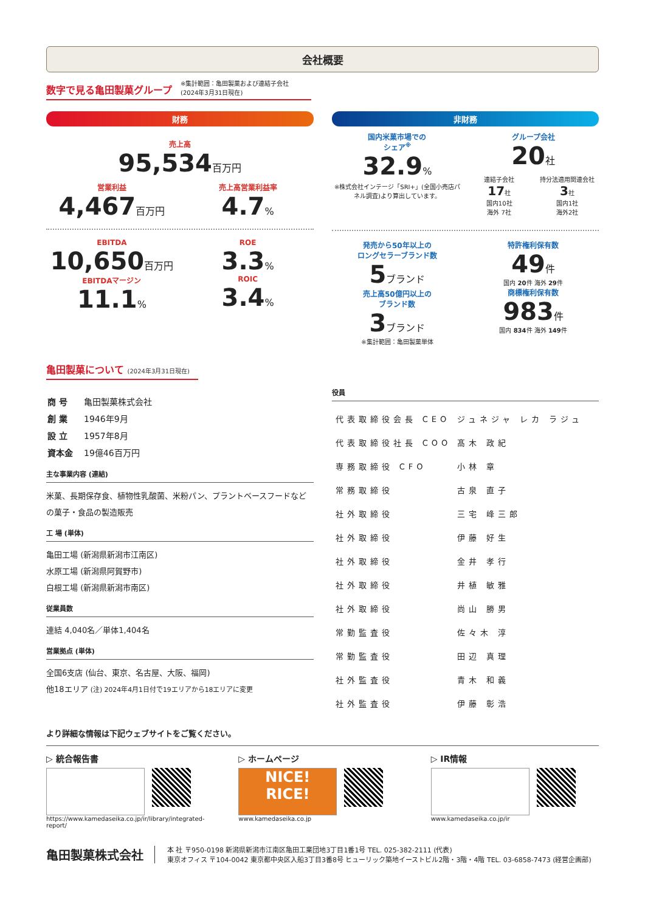会社概要
数字で見る亀田製菓グループ
※集計範囲：亀田製菓および連結子会社
(2024年3月31日現在)
財務
売上高
95,534百万円
営業利益
4,467百万円
売上高営業利益率
4.7%
EBITDA
10,650百万円
EBITDAマージン
11.1%
ROE
3.3%
ROIC
3.4%
非財務
国内米菓市場での
シェア<sup>※</sup>
32.9%
※株式会社インテージ「SRI+」(全国小売店パネル調査)より算出しています。
グループ会社
20社
連結子会社
17社
国内10社
海外 7社
持分法適用関連会社
3社
国内1社
海外2社
発売から50年以上の
ロングセラーブランド数
5ブランド
売上高50億円以上の
ブランド数
3ブランド
※集計範囲：亀田製菓単体
特許権利保有数
49件
国内 20件 海外 29件
商標権利保有数
983件
国内 834件 海外 149件
亀田製菓について (2024年3月31日現在)
| 商 号 | 亀田製菓株式会社 |
| 創 業 | 1946年9月 |
| 設 立 | 1957年8月 |
| 資本金 | 19億46百万円 |
主な事業内容 (連結)
米菓、長期保存食、植物性乳酸菌、米粉パン、プラントベースフードなどの菓子・食品の製造販売
工 場 (単体)
亀田工場 (新潟県新潟市江南区)
水原工場 (新潟県阿賀野市)
白根工場 (新潟県新潟市南区)
従業員数
連結 4,040名／単体1,404名
営業拠点 (単体)
全国6支店 (仙台、東京、名古屋、大阪、福岡)
他18エリア (注) 2024年4月1日付で19エリアから18エリアに変更
役員
| 代表取締役会長 CEO | ジュネジャ レカ ラジュ |
| 代表取締役社長 COO | 髙木 政紀 |
| 専務取締役 CFO | 小林 章 |
| 常務取締役 | 古泉 直子 |
| 社外取締役 | 三宅 峰三郎 |
| 社外取締役 | 伊藤 好生 |
| 社外取締役 | 金井 孝行 |
| 社外取締役 | 井植 敏雅 |
| 社外取締役 | 尚山 勝男 |
| 常勤監査役 | 佐々木 淳 |
| 常勤監査役 | 田辺 真理 |
| 社外監査役 | 青木 和義 |
| 社外監査役 | 伊藤 彰浩 |
より詳細な情報は下記ウェブサイトをご覧ください。
▷ 統合報告書
https://www.kamedaseika.co.jp/ir/library/integrated-report/
▷ ホームページ
NICE!
RICE!
www.kamedaseika.co.jp
▷ IR情報
www.kamedaseika.co.jp/ir
亀田製菓株式会社
本 社 〒950-0198 新潟県新潟市江南区亀田工業団地3丁目1番1号 TEL. 025-382-2111 (代表)
東京オフィス 〒104-0042 東京都中央区入船3丁目3番8号 ヒューリック築地イーストビル2階・3階・4階 TEL. 03-6858-7473 (経営企画部)